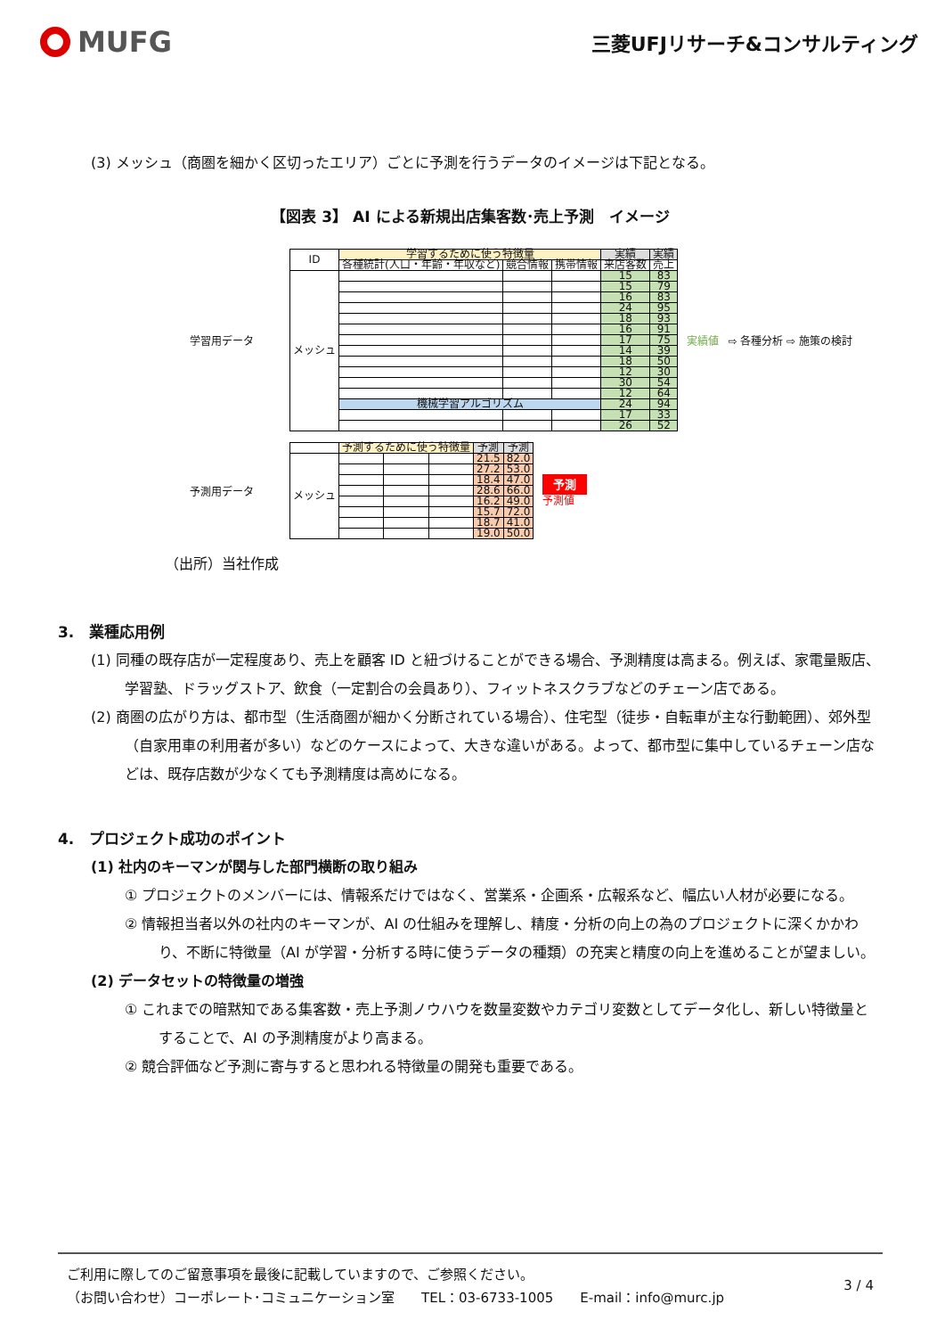MUFG
三菱UFJリサーチ&コンサルティング
(3) メッシュ（商圏を細かく区切ったエリア）ごとに予測を行うデータのイメージは下記となる。
【図表 3】 AI による新規出店集客数･売上予測　イメージ
学習用データ
| ID | 学習するために使う特徴量 | | | 実績 | 実績 |
| | 各種統計(人口・年齢・年収など) | 競合情報 | 携帯情報 | 来店客数 | 売上 |
| メッシュ | | | | 15 | 83 |
| | | | | 15 | 79 |
| | | | | 16 | 83 |
| | | | | 24 | 95 |
| | | | | 18 | 93 |
| | | | | 16 | 91 |
| | | | | 17 | 75 |
| | | | | 14 | 39 |
| | | | | 18 | 50 |
| | | | | 12 | 30 |
| | | | | 30 | 54 |
| | | | | 12 | 64 |
| | 機械学習アルゴリズム | | | 24 | 94 |
| | | | | 17 | 33 |
| | | | | 26 | 52 |
実績値 ⇨ 各種分析 ⇨ 施策の検討
予測用データ
| | 予測するために使う特徴量 | | | 予測 | 予測 |
| メッシュ | | | | 21.5 | 82.0 |
| | | | | 27.2 | 53.0 |
| | | | | 18.4 | 47.0 |
| | | | | 28.6 | 66.0 |
| | | | | 16.2 | 49.0 |
| | | | | 15.7 | 72.0 |
| | | | | 18.7 | 41.0 |
| | | | | 19.0 | 50.0 |
予測
予測値
（出所）当社作成
3.　業種応用例
(1) 同種の既存店が一定程度あり、売上を顧客 ID と紐づけることができる場合、予測精度は高まる。例えば、家電量販店、学習塾、ドラッグストア、飲食（一定割合の会員あり）、フィットネスクラブなどのチェーン店である。
(2) 商圏の広がり方は、都市型（生活商圏が細かく分断されている場合）、住宅型（徒歩・自転車が主な行動範囲）、郊外型（自家用車の利用者が多い）などのケースによって、大きな違いがある。よって、都市型に集中しているチェーン店などは、既存店数が少なくても予測精度は高めになる。
4.　プロジェクト成功のポイント
(1) 社内のキーマンが関与した部門横断の取り組み
① プロジェクトのメンバーには、情報系だけではなく、営業系・企画系・広報系など、幅広い人材が必要になる。
② 情報担当者以外の社内のキーマンが、AI の仕組みを理解し、精度・分析の向上の為のプロジェクトに深くかかわり、不断に特徴量（AI が学習・分析する時に使うデータの種類）の充実と精度の向上を進めることが望ましい。
(2) データセットの特徴量の増強
① これまでの暗黙知である集客数・売上予測ノウハウを数量変数やカテゴリ変数としてデータ化し、新しい特徴量とすることで、AI の予測精度がより高まる。
② 競合評価など予測に寄与すると思われる特徴量の開発も重要である。
ご利用に際してのご留意事項を最後に記載していますので、ご参照ください。
（お問い合わせ）コーポレート･コミュニケーション室　　TEL：03-6733-1005　　E-mail：info@murc.jp
3 / 4